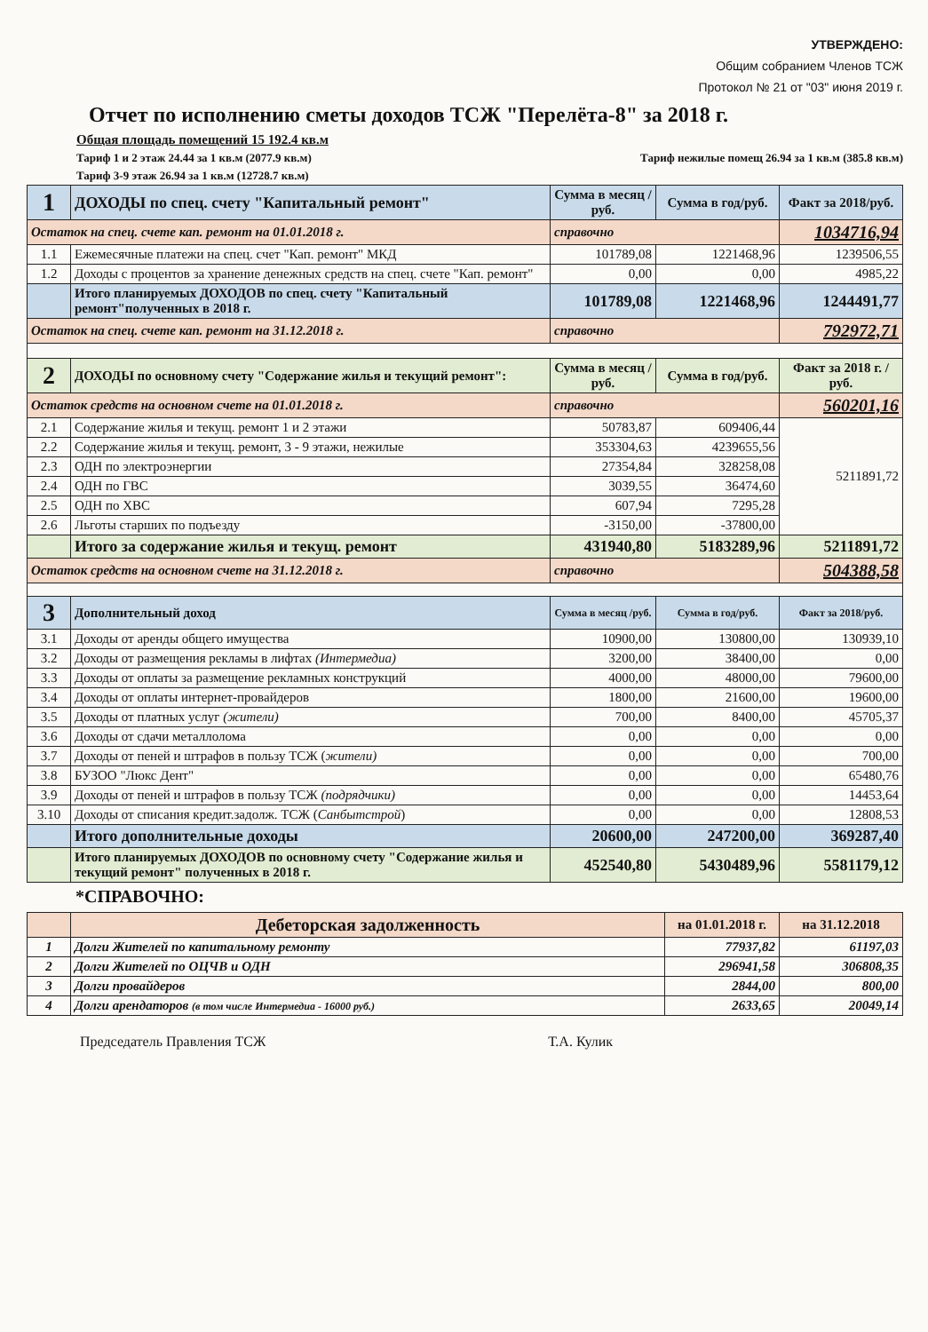УТВЕРЖДЕНО:
Общим собранием Членов ТСЖ
Протокол № 21 от "03" июня 2019 г.
Отчет по исполнению сметы доходов ТСЖ "Перелёта-8" за 2018 г.
Общая площадь помещений 15 192.4 кв.м
Тариф 1 и 2 этаж 24.44 за 1 кв.м (2077.9 кв.м) Тариф нежилые помещ 26.94 за 1 кв.м (385.8 кв.м)
Тариф 3-9 этаж 26.94 за 1 кв.м (12728.7 кв.м)
| 1 | ДОХОДЫ по спец. счету "Капитальный ремонт" | Сумма в месяц /руб. | Сумма в год/руб. | Факт за 2018/руб. |
| Остаток на спец. счете кап. ремонт на 01.01.2018 г. | | справочно | | 1034716,94 |
| 1.1 | Ежемесячные платежи на спец. счет "Кап. ремонт" МКД | 101789,08 | 1221468,96 | 1239506,55 |
| 1.2 | Доходы с процентов за хранение денежных средств на спец. счете "Кап. ремонт" | 0,00 | 0,00 | 4985,22 |
| | Итого планируемых ДОХОДОВ по спец. счету "Капитальный ремонт"полученных в 2018 г. | 101789,08 | 1221468,96 | 1244491,77 |
| Остаток на спец. счете кап. ремонт на 31.12.2018 г. | | справочно | | 792972,71 |
| 2 | ДОХОДЫ по основному счету "Содержание жилья и текущий ремонт": | Сумма в месяц /руб. | Сумма в год/руб. | Факт за 2018 г. /руб. |
| Остаток средств на основном счете на 01.01.2018 г. | | справочно | | 560201,16 |
| 2.1 | Содержание жилья и текущ. ремонт 1 и 2 этажи | 50783,87 | 609406,44 | 5211891,72 |
| 2.2 | Содержание жилья и текущ. ремонт, 3 - 9 этажи, нежилые | 353304,63 | 4239655,56 | |
| 2.3 | ОДН по электроэнергии | 27354,84 | 328258,08 | |
| 2.4 | ОДН по ГВС | 3039,55 | 36474,60 | |
| 2.5 | ОДН по ХВС | 607,94 | 7295,28 | |
| 2.6 | Льготы старших по подъезду | -3150,00 | -37800,00 | |
| | Итого за содержание жилья и текущ. ремонт | 431940,80 | 5183289,96 | 5211891,72 |
| Остаток средств на основном счете на 31.12.2018 г. | | справочно | | 504388,58 |
| 3 | Дополнительный доход | Сумма в месяц /руб. | Сумма в год/руб. | Факт за 2018/руб. |
| 3.1 | Доходы от аренды общего имущества | 10900,00 | 130800,00 | 130939,10 |
| 3.2 | Доходы от размещения рекламы в лифтах (Интермедиа) | 3200,00 | 38400,00 | 0,00 |
| 3.3 | Доходы от оплаты за размещение рекламных конструкций | 4000,00 | 48000,00 | 79600,00 |
| 3.4 | Доходы от оплаты интернет-провайдеров | 1800,00 | 21600,00 | 19600,00 |
| 3.5 | Доходы от платных услуг (жители) | 700,00 | 8400,00 | 45705,37 |
| 3.6 | Доходы от сдачи металлолома | 0,00 | 0,00 | 0,00 |
| 3.7 | Доходы от пеней и штрафов в пользу ТСЖ ( жители) | 0,00 | 0,00 | 700,00 |
| 3.8 | БУЗОО "Люкс Дент" | 0,00 | 0,00 | 65480,76 |
| 3.9 | Доходы от пеней и штрафов в пользу ТСЖ (подрядчики) | 0,00 | 0,00 | 14453,64 |
| 3.10 | Доходы от списания кредит.задолж. ТСЖ ( Санбытстрой ) | 0,00 | 0,00 | 12808,53 |
| | Итого дополнительные доходы | 20600,00 | 247200,00 | 369287,40 |
| | Итого планируемых ДОХОДОВ по основному счету "Содержание жилья и текущий ремонт" полученных в 2018 г. | 452540,80 | 5430489,96 | 5581179,12 |
*СПРАВОЧНО:
| | Дебеторская задолженность | на 01.01.2018 г. | на 31.12.2018 |
| --- | --- | --- | --- |
| 1 | Долги Жителей по капитальному ремонту | 77937,82 | 61197,03 |
| 2 | Долги Жителей по ОЦЧВ и ОДН | 296941,58 | 306808,35 |
| 3 | Долги провайдеров | 2844,00 | 800,00 |
| 4 | Долги арендаторов (в том числе Интермедиа - 16000 руб.) | 2633,65 | 20049,14 |
Председатель Правления ТСЖ Т.А. Кулик